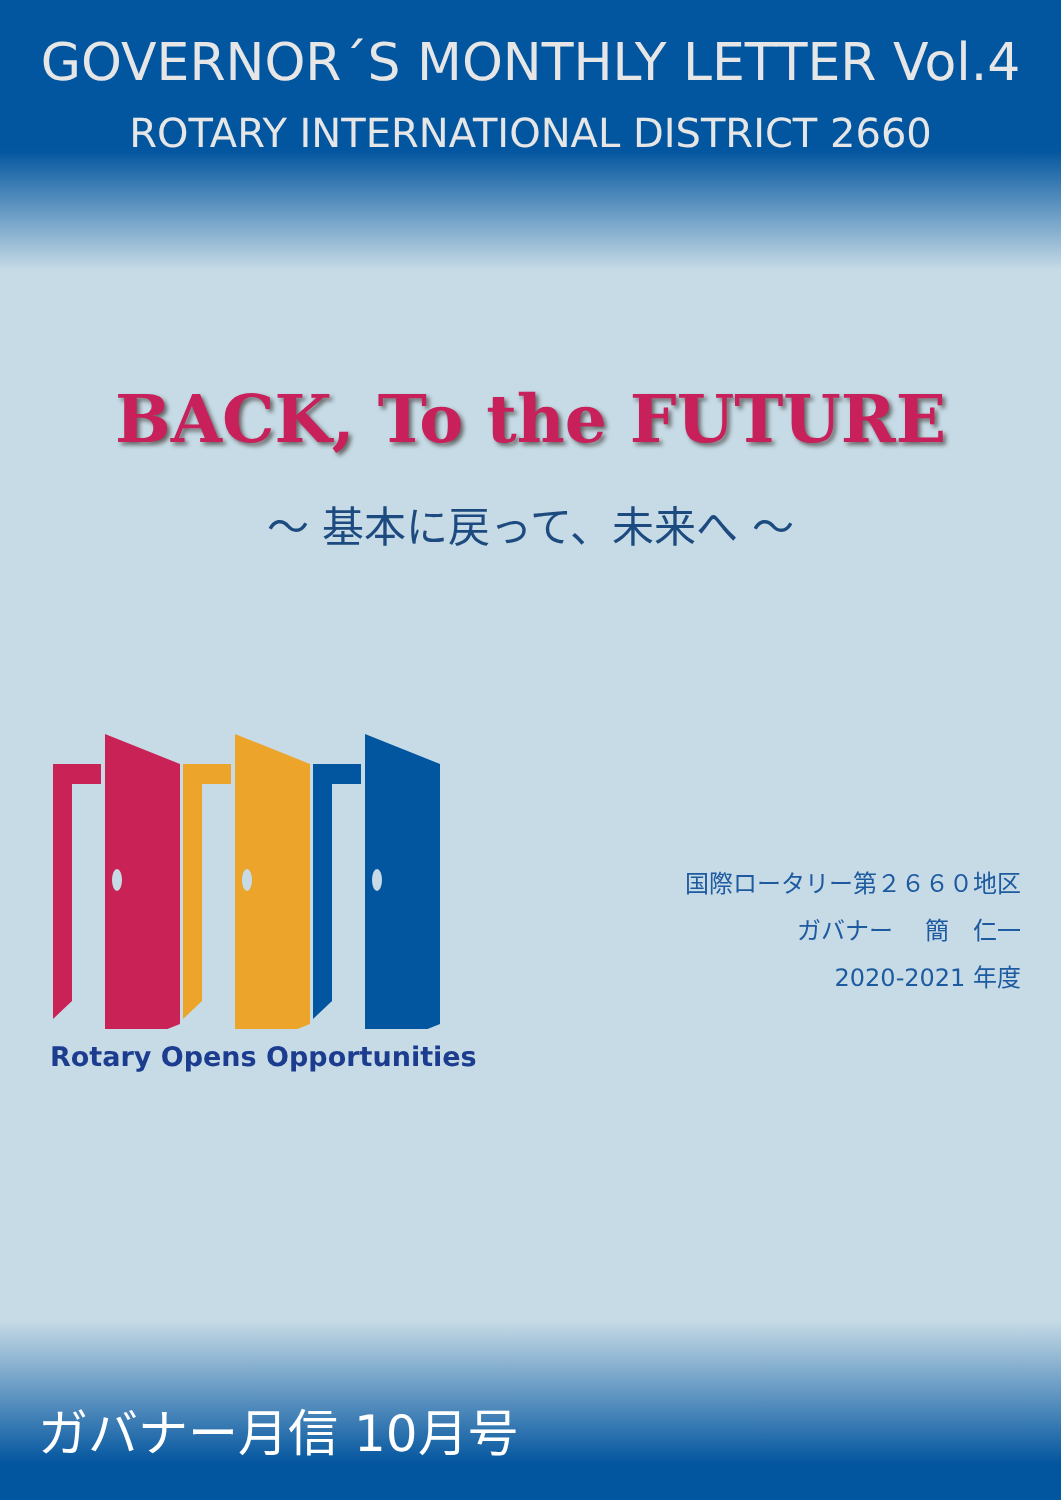GOVERNOR´S MONTHLY LETTER Vol.4
ROTARY INTERNATIONAL DISTRICT 2660
BACK, To the FUTURE
～ 基本に戻って、未来へ ～
Rotary Opens Opportunities
国際ロータリー第２６６０地区
ガバナー　 簡　仁一
2020-2021 年度
ガバナー月信 10月号